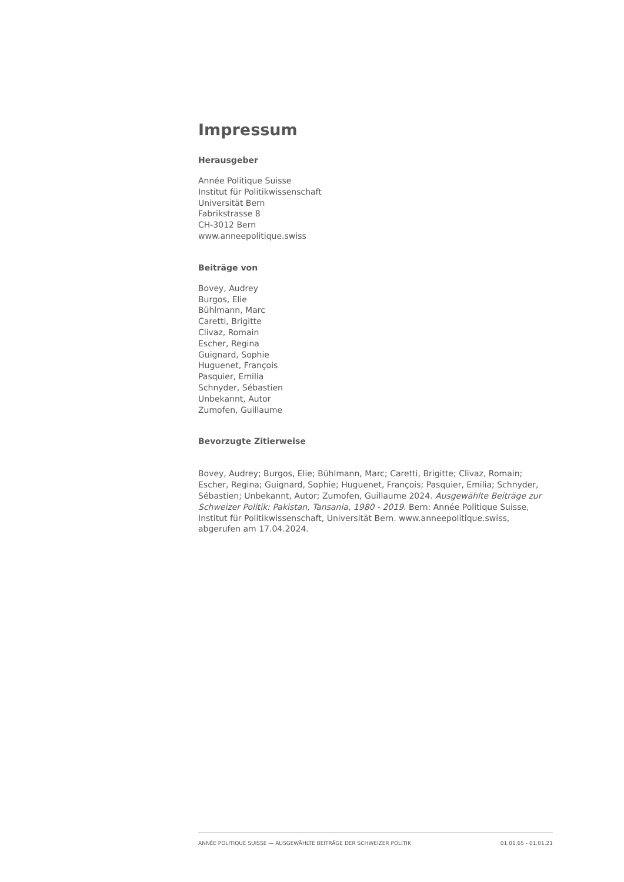Impressum
Herausgeber
Année Politique Suisse
Institut für Politikwissenschaft
Universität Bern
Fabrikstrasse 8
CH-3012 Bern
www.anneepolitique.swiss
Beiträge von
Bovey, Audrey
Burgos, Elie
Bühlmann, Marc
Caretti, Brigitte
Clivaz, Romain
Escher, Regina
Guignard, Sophie
Huguenet, François
Pasquier, Emilia
Schnyder, Sébastien
Unbekannt, Autor
Zumofen, Guillaume
Bevorzugte Zitierweise
Bovey, Audrey; Burgos, Elie; Bühlmann, Marc; Caretti, Brigitte; Clivaz, Romain; Escher, Regina; Guignard, Sophie; Huguenet, François; Pasquier, Emilia; Schnyder, Sébastien; Unbekannt, Autor; Zumofen, Guillaume 2024. Ausgewählte Beiträge zur Schweizer Politik: Pakistan, Tansania, 1980 - 2019. Bern: Année Politique Suisse, Institut für Politikwissenschaft, Universität Bern. www.anneepolitique.swiss, abgerufen am 17.04.2024.
ANNÉE POLITIQUE SUISSE — AUSGEWÄHLTE BEITRÄGE DER SCHWEIZER POLITIK 01.01.65 - 01.01.21